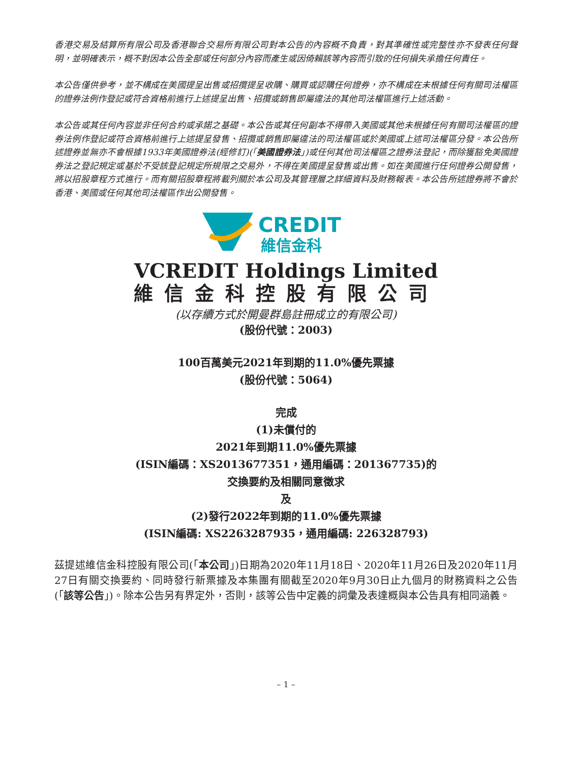香港交易及結算所有限公司及香港聯合交易所有限公司對本公告的內容概不負責，對其準確性或完整性亦不發表任何聲明，並明確表示，概不對因本公告全部或任何部分內容而產生或因倚賴該等內容而引致的任何損失承擔任何責任。
本公告僅供參考，並不構成在美國提呈出售或招攬提呈收購、購買或認購任何證券，亦不構成在未根據任何有關司法權區的證券法例作登記或符合資格前進行上述提呈出售、招攬或銷售即屬違法的其他司法權區進行上述活動。
本公告或其任何內容並非任何合約或承諾之基礎。本公告或其任何副本不得帶入美國或其他未根據任何有關司法權區的證券法例作登記或符合資格前進行上述提呈發售、招攬或銷售即屬違法的司法權區或於美國或上述司法權區分發。本公告所述證券並無亦不會根據1933年美國證券法(經修訂)(「美國證券法」)或任何其他司法權區之證券法登記，而除獲豁免美國證券法之登記規定或基於不受該登記規定所規限之交易外，不得在美國提呈發售或出售。如在美國進行任何證券公開發售，將以招股章程方式進行。而有關招股章程將載列關於本公司及其管理層之詳細資料及財務報表。本公告所述證券將不會於香港、美國或任何其他司法權區作出公開發售。
CREDIT
維信金科
VCREDIT Holdings Limited
維信金科控股有限公司
(以存續方式於開曼群島註冊成立的有限公司)
(股份代號：2003)
100百萬美元2021年到期的11.0%優先票據
(股份代號：5064)
完成
(1)未償付的
2021年到期11.0%優先票據
(ISIN編碼：XS2013677351，通用編碼：201367735)的
交換要約及相關同意徵求
及
(2)發行2022年到期的11.0%優先票據
(ISIN編碼: XS2263287935，通用編碼: 226328793)
茲提述維信金科控股有限公司(「本公司」)日期為2020年11月18日、2020年11月26日及2020年11月27日有關交換要約、同時發行新票據及本集團有關截至2020年9月30日止九個月的財務資料之公告(「該等公告」)。除本公告另有界定外，否則，該等公告中定義的詞彙及表達概與本公告具有相同涵義。
– 1 –